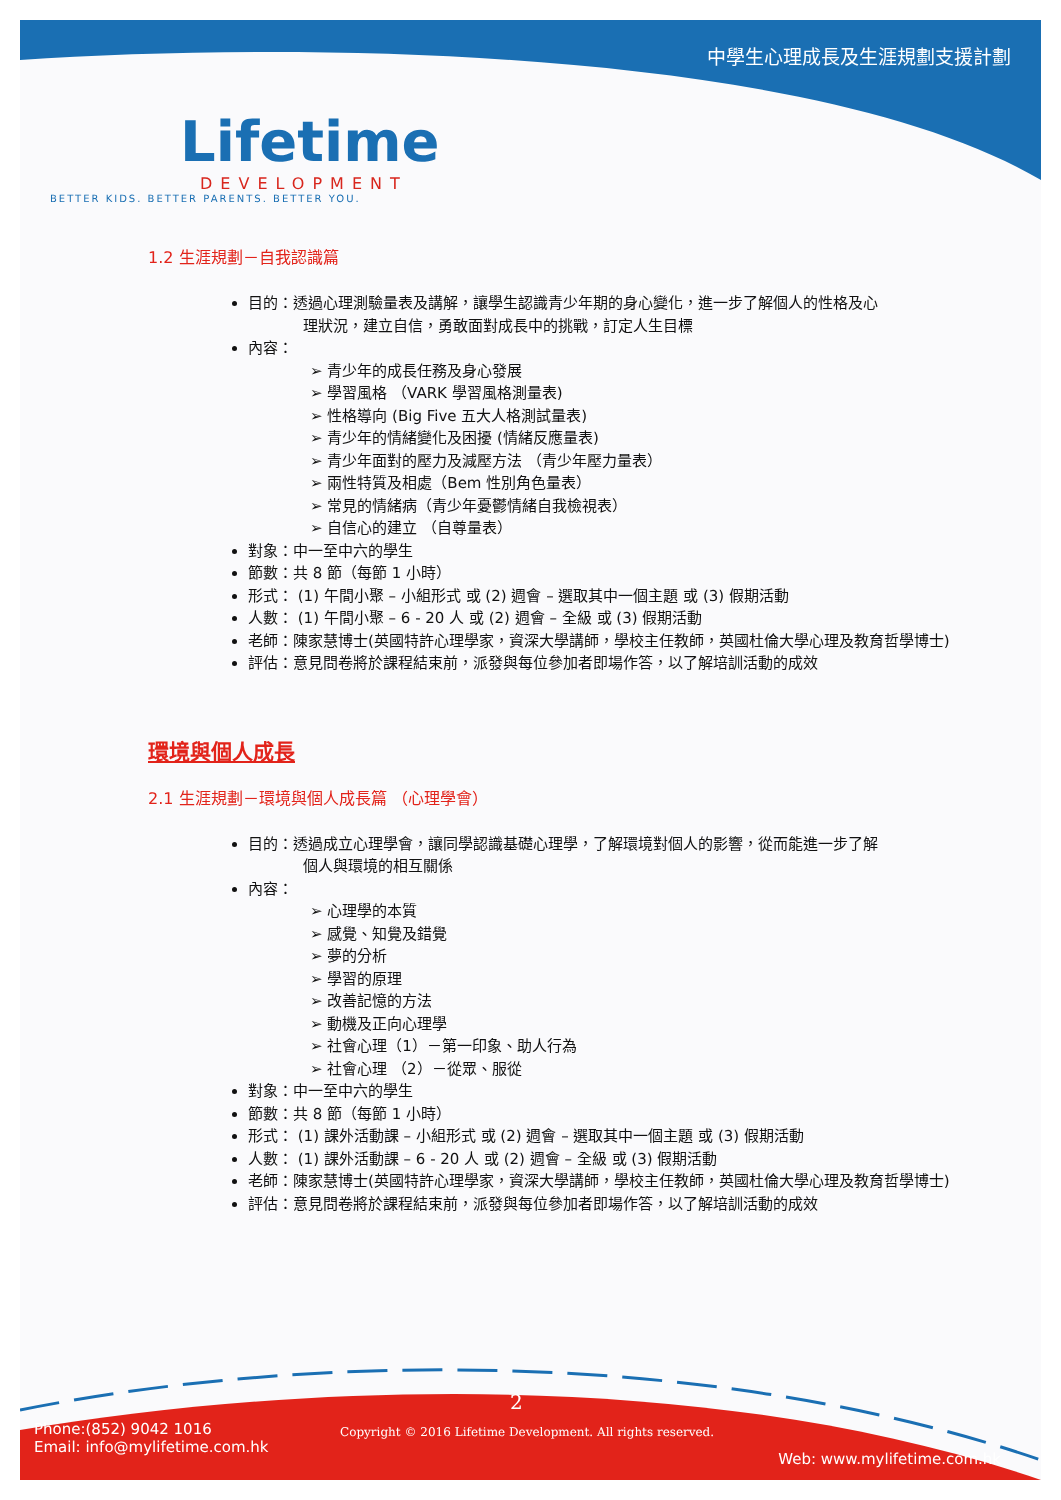中學生心理成長及生涯規劃支援計劃
Lifetime
DEVELOPMENT
BETTER KIDS. BETTER PARENTS. BETTER YOU.
1.2 生涯規劃－自我認識篇
目的：透過心理測驗量表及講解，讓學生認識青少年期的身心變化，進一步了解個人的性格及心
理狀況，建立自信，勇敢面對成長中的挑戰，訂定人生目標
內容：
青少年的成長任務及身心發展
學習風格 （VARK 學習風格測量表)
性格導向 (Big Five 五大人格測試量表)
青少年的情緒變化及困擾 (情緒反應量表)
青少年面對的壓力及減壓方法 （青少年壓力量表）
兩性特質及相處（Bem 性別角色量表）
常見的情緒病（青少年憂鬱情緒自我檢視表）
自信心的建立 （自尊量表）
對象：中一至中六的學生
節數：共 8 節（每節 1 小時）
形式： (1) 午間小聚 – 小組形式 或 (2) 週會 – 選取其中一個主題 或 (3) 假期活動
人數： (1) 午間小聚 – 6 - 20 人 或 (2) 週會 – 全級 或 (3) 假期活動
老師：陳家慧博士(英國特許心理學家，資深大學講師，學校主任教師，英國杜倫大學心理及教育哲學博士)
評估：意見問卷將於課程結束前，派發與每位參加者即場作答，以了解培訓活動的成效
環境與個人成長
2.1 生涯規劃－環境與個人成長篇 （心理學會）
目的：透過成立心理學會，讓同學認識基礎心理學，了解環境對個人的影響，從而能進一步了解
個人與環境的相互關係
內容：
心理學的本質
感覺、知覺及錯覺
夢的分析
學習的原理
改善記憶的方法
動機及正向心理學
社會心理（1）－第一印象、助人行為
社會心理 （2）－從眾、服從
對象：中一至中六的學生
節數：共 8 節（每節 1 小時）
形式： (1) 課外活動課 – 小組形式 或 (2) 週會 – 選取其中一個主題 或 (3) 假期活動
人數： (1) 課外活動課 – 6 - 20 人 或 (2) 週會 – 全級 或 (3) 假期活動
老師：陳家慧博士(英國特許心理學家，資深大學講師，學校主任教師，英國杜倫大學心理及教育哲學博士)
評估：意見問卷將於課程結束前，派發與每位參加者即場作答，以了解培訓活動的成效
2
Phone:(852) 9042 1016
Email: info@mylifetime.com.hk
Copyright © 2016 Lifetime Development. All rights reserved.
Web: www.mylifetime.com.hk